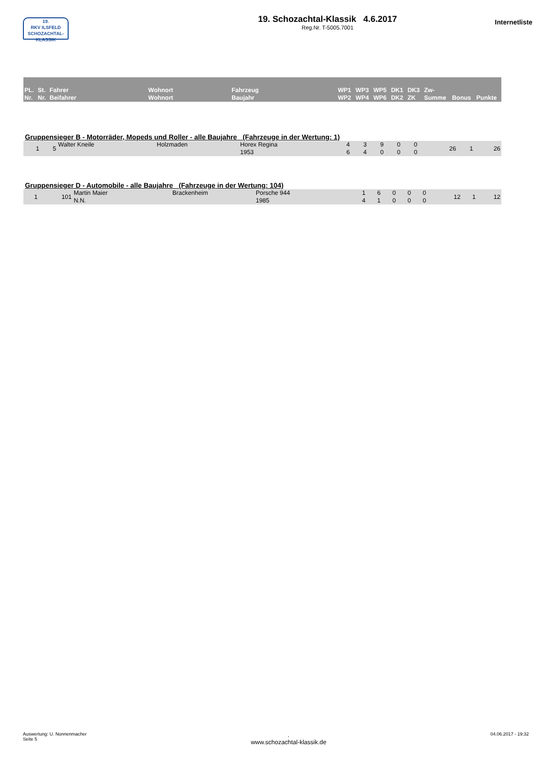19.
RKV ILSFELD
SCHOZACHTAL-KLASSIK
19. Schozachtal-Klassik 4.6.2017
Reg.Nr. T-5005.7001
Internetliste
| PL. Nr. | St. Nr. | Fahrer Beifahrer | Wohnort Wohnort | Fahrzeug Baujahr | WP1 WP2 | WP3 WP4 | WP5 WP6 | DK1 DK2 | DK3 ZK | Zw- Summe | Bonus | Punkte |
Gruppensieger B - Motorräder, Mopeds und Roller - alle Baujahre (Fahrzeuge in der Wertung: 1)
| 1 | 5 | Walter Kneile | Holzmaden | Horex Regina 1953 | 4 6 | 3 4 | 9 0 | 0 0 | 0 0 | 26 | 1 | 26 |
Gruppensieger D - Automobile - alle Baujahre (Fahrzeuge in der Wertung: 104)
| 1 | 101 | Martin Maier N.N. | Brackenheim | Porsche 944 1985 | 1 4 | 6 1 | 0 0 | 0 0 | 0 0 | 12 | 1 | 12 |
Auswertung: U. Nonnenmacher
Seite 5
.
www.schozachtal-klassik.de
04.06.2017 - 19:32